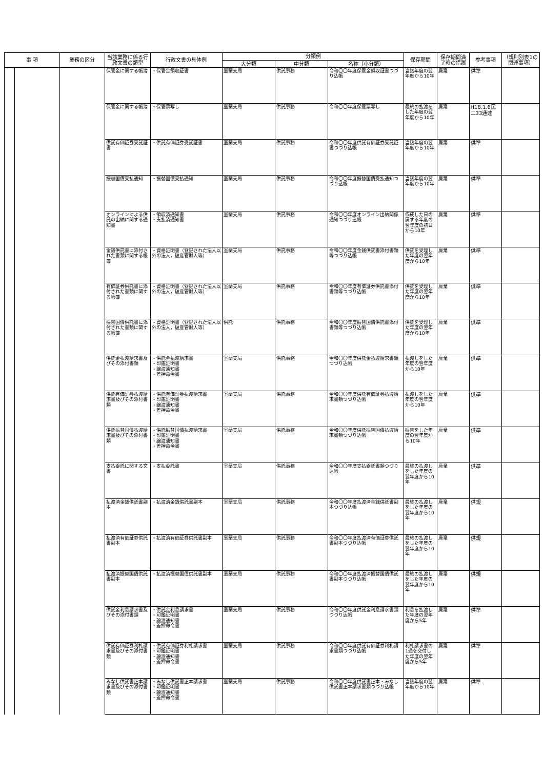| 事 項 | | 業務の区分 | 当該業務に係る行政文書の類型 | 行政文書の具体例 | 分類例 | | | 保存期間 | 保存期間満了時の措置 | 参考事項 | （規則別表1の関連事項） |
| --- | --- | --- | --- | --- | --- | --- | --- | --- | --- | --- | --- |
| | | | | | 大分類 | 中分類 | 名称（小分類） | | | | |
| | | | 保管金に関する帳簿 | ・保管金領収証書 | 室蘭支局 | 供託事務 | 令和〇〇年度保管金領収証書つづり込帳 | 当該年度の翌年度から10年 | 廃棄 | 供準 | |
| | | | 保管金に関する帳簿 | ・保管票写し | 室蘭支局 | 供託事務 | 令和〇〇年度保管票写し | 最終の払渡をした年度の翌年度から10年 | 廃棄 | H18.1.6民二33通達 | |
| | | | 供託有価証券受託証書 | ・供託有価証券受託証書 | 室蘭支局 | 供託事務 | 令和〇〇年度供託有価証券受託証書つづり込帳 | 当該年度の翌年度から10年 | 廃棄 | 供準 | |
| | | | 振替国債受払通知 | ・振替国債受払通知 | 室蘭支局 | 供託事務 | 令和〇〇年度振替国債受払通知つづり込帳 | 当該年度の翌年度から10年 | 廃棄 | 供準 | |
| | | | オンラインによる供託の出納に関する通知書 | ・領収済通知書 ・支払済通知書 | 室蘭支局 | 供託事務 | 令和〇〇年度オンライン出納関係通知つづり込帳 | 作成した日の属する年度の翌年度の初日から10年 | 廃棄 | 供準 | |
| | | | 金銭供託書に添付された書類に関する帳簿 | ・資格証明書（登記された法人以外の法人，破産管財人等） | 室蘭支局 | 供託事務 | 令和〇〇年度金銭供託書添付書類等つづり込帳 | 供託を受理した年度の翌年度から10年 | 廃棄 | 供準 | |
| | | | 有価証券供託書に添付された書類に関する帳簿 | ・資格証明書（登記された法人以外の法人，破産管財人等） | 室蘭支局 | 供託事務 | 令和〇〇年度有価証券供託書添付書類等つづり込帳 | 供託を受理した年度の翌年度から10年 | 廃棄 | 供準 | |
| | | | 振替国債供託書に添付された書類に関する帳簿 | ・資格証明書（登記された法人以外の法人，破産管財人等） | 供託 | 供託事務 | 令和〇〇年度振替国債供託書添付書類等つづり込帳 | 供託を受理した年度の翌年度から10年 | 廃棄 | 供準 | |
| | | | 供託金払渡請求書及びその添付書類 | ・供託金払渡請求書 ・印鑑証明書 ・譲渡通知書 ・差押命令書 | 室蘭支局 | 供託事務 | 令和〇〇年度供託金払渡請求書類つづり込帳 | 払渡しをした年度の翌年度から10年 | 廃棄 | 供準 | |
| | | | 供託有価証券払渡請求書及びその添付書類 | ・供託有価証券払渡請求書 ・印鑑証明書 ・譲渡通知書 ・差押命令書 | 室蘭支局 | 供託事務 | 令和〇〇年度供託有価証券払渡請求書類つづり込帳 | 払渡しをした年度の翌年度から10年 | 廃棄 | 供準 | |
| | | | 供託振替国債払渡請求書及びその添付書類 | ・供託振替国債払渡請求書 ・印鑑証明書 ・譲渡通知書 ・差押命令書 | 室蘭支局 | 供託事務 | 令和〇〇年度供託振替国債払渡請求書類つづり込帳 | 振替をした年度の翌年度から10年 | 廃棄 | 供準 | |
| | | | 支払委託に関する文書 | ・支払委託書 | 室蘭支局 | 供託事務 | 令和〇〇年度支払委託書類つづり込帳 | 最終の払渡しをした年度の翌年度から10年 | 廃棄 | 供準 | |
| | | | 払渡済金銭供託書副本 | ・払渡済金銭供託書副本 | 室蘭支局 | 供託事務 | 令和〇〇年度払渡済金銭供託書副本つづり込帳 | 最終の払渡しをした年度の翌年度から10年 | 廃棄 | 供規 | |
| | | | 払渡済有価証券供託書副本 | ・払渡済有価証券供託書副本 | 室蘭支局 | 供託事務 | 令和〇〇年度払渡済有価証券供託書副本つづり込帳 | 最終の払渡しをした年度の翌年度から10年 | 廃棄 | 供規 | |
| | | | 払渡済振替国債供託書副本 | ・払渡済振替国債供託書副本 | 室蘭支局 | 供託事務 | 令和〇〇年度払渡済振替国債供託書副本つづり込帳 | 最終の払渡しをした年度の翌年度から10年 | 廃棄 | 供規 | |
| | | | 供託金利息請求書及びその添付書類 | ・供託金利息請求書 ・印鑑証明書 ・譲渡通知書 ・差押命令書 | 室蘭支局 | 供託事務 | 令和〇〇年度供託金利息請求書類つづり込帳 | 利息を払渡した年度の翌年度から5年 | 廃棄 | 供準 | |
| | | | 供託有価証券利札請求書及びその添付書類 | ・供託有価証券利札請求書 ・印鑑証明書 ・譲渡通知書 ・差押命令書 | 室蘭支局 | 供託事務 | 令和〇〇年度供託有価証券利札請求書類つづり込帳 | 利札請求書の1通を交付した年度の翌年度から5年 | 廃棄 | 供準 | |
| | | | みなし供託書正本請求書及びその添付書類 | ・みなし供託書正本請求書 ・印鑑証明書 ・譲渡通知書 ・差押命令書 | 室蘭支局 | 供託事務 | 令和〇〇年度供託書正本・みなし供託書正本請求書類つづり込帳 | 当該年度の翌年度から10年 | 廃棄 | 供準 | |